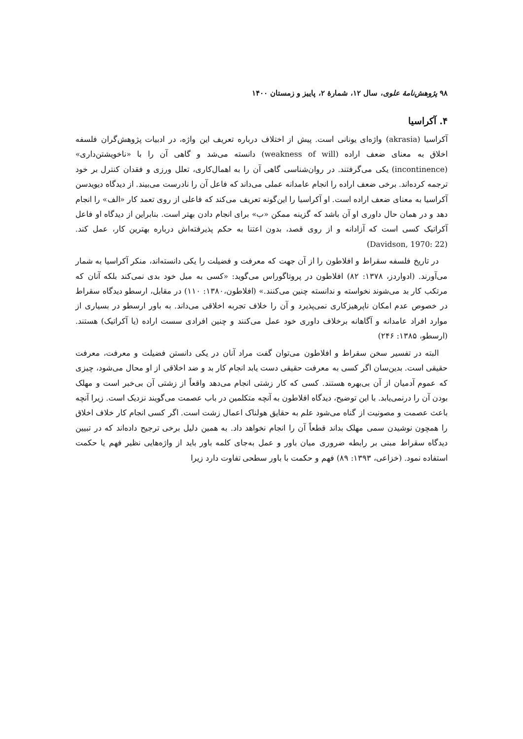۹۸ پژوهش‌نامهٔ علوی، سال ۱۲، شمارهٔ ۲، پاییز و زمستان ۱۴۰۰
۴. آکراسیا
آکراسیا (akrasia) واژه‌ای یونانی است. پیش از اختلاف درباره تعریف این واژه، در ادبیات پژوهش‌گران فلسفه اخلاق به معنای ضعف اراده (weakness of will) دانسته می‌شد و گاهی آن را با «ناخویشتن‌داری» (incontinence) یکی می‌گرفتند. در روان‌شناسی گاهی آن را به اهمال‌کاری، تعلل ورزی و فقدان کنترل بر خود ترجمه کرده‌اند. برخی ضعف اراده را انجام عامدانه عملی می‌داند که فاعل آن را نادرست می‌بیند. از دیدگاه دیویدسن آکراسیا به معنای ضعف اراده است. او آکراسیا را این‌گونه تعریف می‌کند که فاعلی از روی تعمد کار «الف» را انجام دهد و در همان حال داوری او آن باشد که گزینه ممکن «ب» برای انجام دادن بهتر است. بنابراین از دیدگاه او فاعل آکراتیک کسی است که آزادانه و از روی قصد، بدون اعتنا به حکم پذیرفته‌اش درباره بهترین کار، عمل کند. (Davidson, 1970: 22)
در تاریخ فلسفه سقراط و افلاطون را از آن جهت که معرفت و فضیلت را یکی دانسته‌اند، منکر آکراسیا به شمار می‌آورند. (ادواردز، ۱۳۷۸: ۸۲) افلاطون در پروتاگوراس می‌گوید: «کسی به میل خود بدی نمی‌کند بلکه آنان که مرتکب کار بد می‌شوند نخواسته و ندانسته چنین می‌کنند.» (افلاطون،۱۳۸۰: ۱۱۰) در مقابل، ارسطو دیدگاه سقراط در خصوص عدم امکان ناپرهیزکاری نمی‌پذیرد و آن را خلاف تجربه اخلاقی می‌داند. به باور ارسطو در بسیاری از موارد افراد عامدانه و آگاهانه برخلاف داوری خود عمل می‌کنند و چنین افرادی سست اراده (یا آکراتیک) هستند. (ارسطو، ۱۳۸۵: ۲۴۶)
البته در تفسیر سخن سقراط و افلاطون می‌توان گفت مراد آنان در یکی دانستن فضیلت و معرفت، معرفت حقیقی است. بدین‌سان اگر کسی به معرفت حقیقی دست یابد انجام کار بد و ضد اخلاقی از او محال می‌شود، چیزی که عموم آدمیان از آن بی‌بهره هستند. کسی که کار زشتی انجام می‌دهد واقعاً از زشتی آن بی‌خبر است و مهلک بودن آن را درنمی‌یابد. با این توضیح، دیدگاه افلاطون به آنچه متکلمین در باب عصمت می‌گویند نزدیک است. زیرا آنچه باعث عصمت و مصونیت از گناه می‌شود علم به حقایق هولناک اعمال زشت است. اگر کسی انجام کار خلاف اخلاق را همچون نوشیدن سمی مهلک بداند قطعاً آن را انجام نخواهد داد. به همین دلیل برخی ترجیح داده‌اند که در تبیین دیدگاه سقراط مبنی بر رابطه ضروری میان باور و عمل به‌جای کلمه باور باید از واژه‌هایی نظیر فهم یا حکمت استفاده نمود. (خزاعی، ۱۳۹۳: ۸۹) فهم و حکمت با باور سطحی تفاوت دارد زیرا